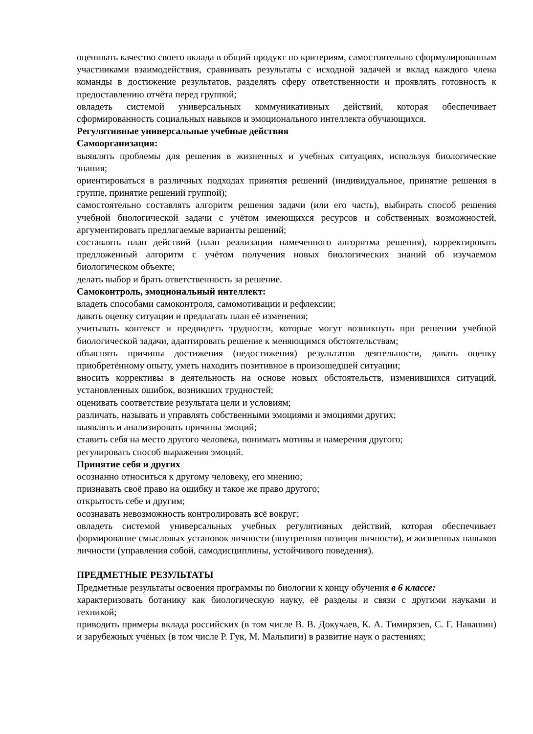оценивать качество своего вклада в общий продукт по критериям, самостоятельно сформулированным участниками взаимодействия, сравнивать результаты с исходной задачей и вклад каждого члена команды в достижение результатов, разделять сферу ответственности и проявлять готовность к предоставлению отчёта перед группой;
овладеть системой универсальных коммуникативных действий, которая обеспечивает сформированность социальных навыков и эмоционального интеллекта обучающихся.
Регулятивные универсальные учебные действия
Самоорганизация:
выявлять проблемы для решения в жизненных и учебных ситуациях, используя биологические знания;
ориентироваться в различных подходах принятия решений (индивидуальное, принятие решения в группе, принятие решений группой);
самостоятельно составлять алгоритм решения задачи (или его часть), выбирать способ решения учебной биологической задачи с учётом имеющихся ресурсов и собственных возможностей, аргументировать предлагаемые варианты решений;
составлять план действий (план реализации намеченного алгоритма решения), корректировать предложенный алгоритм с учётом получения новых биологических знаний об изучаемом биологическом объекте;
делать выбор и брать ответственность за решение.
Самоконтроль, эмоциональный интеллект:
владеть способами самоконтроля, самомотивации и рефлексии;
давать оценку ситуации и предлагать план её изменения;
учитывать контекст и предвидеть трудности, которые могут возникнуть при решении учебной биологической задачи, адаптировать решение к меняющимся обстоятельствам;
объяснять причины достижения (недостижения) результатов деятельности, давать оценку приобретённому опыту, уметь находить позитивное в произошедшей ситуации;
вносить коррективы в деятельность на основе новых обстоятельств, изменившихся ситуаций, установленных ошибок, возникших трудностей;
оценивать соответствие результата цели и условиям;
различать, называть и управлять собственными эмоциями и эмоциями других;
выявлять и анализировать причины эмоций;
ставить себя на место другого человека, понимать мотивы и намерения другого;
регулировать способ выражения эмоций.
Принятие себя и других
осознанно относиться к другому человеку, его мнению;
признавать своё право на ошибку и такое же право другого;
открытость себе и другим;
осознавать невозможность контролировать всё вокруг;
овладеть системой универсальных учебных регулятивных действий, которая обеспечивает формирование смысловых установок личности (внутренняя позиция личности), и жизненных навыков личности (управления собой, самодисциплины, устойчивого поведения).
ПРЕДМЕТНЫЕ РЕЗУЛЬТАТЫ
Предметные результаты освоения программы по биологии к концу обучения в 6 классе:
характеризовать ботанику как биологическую науку, её разделы и связи с другими науками и техникой;
приводить примеры вклада российских (в том числе В. В. Докучаев, К. А. Тимирязев, С. Г. Навашин) и зарубежных учёных (в том числе Р. Гук, М. Мальпиги) в развитие наук о растениях;